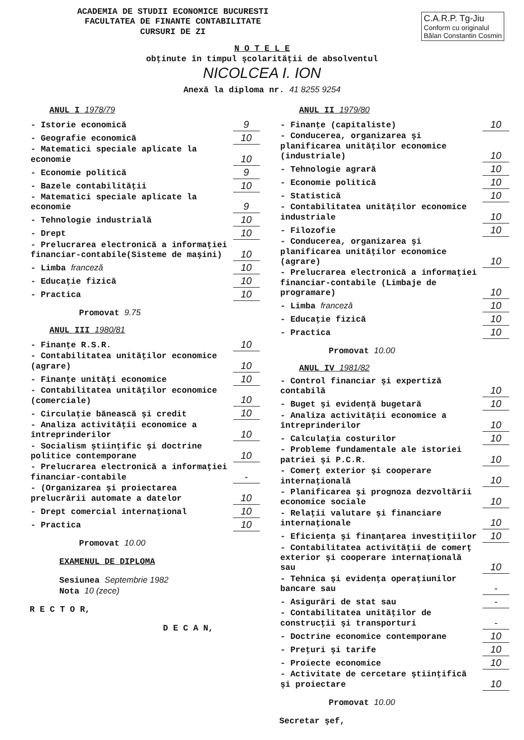ACADEMIA DE STUDII ECONOMICE BUCURESTI
FACULTATEA DE FINANTE CONTABILITATE
CURSURI DE ZI
C.A.R.P. Tg-Jiu
Conform cu originalul
Bălan Constantin Cosmin
N O T E L E
obţinute în timpul şcolarităţii de absolventul
NICOLCEA I. ION
Anexă la diploma nr. 41 8255 9254
ANUL I 1978/79
| - Istorie economică | 9 |
| - Geografie economică | 10 |
| - Matematici speciale aplicate la economie | 10 |
| - Economie politică | 9 |
| - Bazele contabilităţii | 10 |
| - Matematici speciale aplicate la economie | 9 |
| - Tehnologie industrială | 10 |
| - Drept | 10 |
| - Prelucrarea electronică a informaţiei financiar-contabile(Sisteme de maşini) | 10 |
| - Limba franceză | 10 |
| - Educaţie fizică | 10 |
| - Practica | 10 |
Promovat 9.75
ANUL III 1980/81
| - Finanţe R.S.R. | 10 |
| - Contabilitatea unităţilor economice (agrare) | 10 |
| - Finanţe unităţi economice | 10 |
| - Contabilitatea unităţilor economice (comerciale) | 10 |
| - Circulaţie bănească şi credit | 10 |
| - Analiza activităţii economice a întreprinderilor | 10 |
| - Socialism ştiinţific şi doctrine politice contemporane | 10 |
| - Prelucrarea electronică a informaţiei financiar-contabile | - |
| - (Organizarea şi proiectarea prelucrării automate a datelor | 10 |
| - Drept comercial internaţional | 10 |
| - Practica | 10 |
Promovat 10.00
EXAMENUL DE DIPLOMA
Sesiunea Septembrie 1982
Nota 10 (zece)
R E C T O R,
D E C A N,
ANUL II 1979/80
| - Finanţe (capitaliste) | 10 |
| - Conducerea, organizarea şi planificarea unităţilor economice (industriale) | 10 |
| - Tehnologie agrară | 10 |
| - Economie politică | 10 |
| - Statistică | 10 |
| - Contabilitatea unităţilor economice industriale | 10 |
| - Filozofie | 10 |
| - Conducerea, organizarea şi planificarea unităţilor economice (agrare) | 10 |
| - Prelucrarea electronică a informaţiei financiar-contabile (Limbaje de programare) | 10 |
| - Limba franceză | 10 |
| - Educaţie fizică | 10 |
| - Practica | 10 |
Promovat 10.00
ANUL IV 1981/82
| - Control financiar şi expertiză contabilă | 10 |
| - Buget şi evidenţă bugetară | 10 |
| - Analiza activităţii economice a întreprinderilor | 10 |
| - Calculaţia costurilor | 10 |
| - Probleme fundamentale ale istoriei patriei şi P.C.R. | 10 |
| - Comerţ exterior şi cooperare internaţională | 10 |
| - Planificarea şi prognoza dezvoltării economice sociale | 10 |
| - Relaţii valutare şi financiare internaţionale | 10 |
| - Eficienţa şi finanţarea investiţiilor | 10 |
| - Contabilitatea activităţii de comerţ exterior şi cooperare internaţională sau | 10 |
| - Tehnica şi evidenţa operaţiunilor bancare sau | - |
| - Asigurări de stat sau | - |
| - Contabilitatea unităţilor de construcţii şi transporturi | - |
| - Doctrine economice contemporane | 10 |
| - Preţuri şi tarife | 10 |
| - Proiecte economice | 10 |
| - Activitate de cercetare ştiinţifică şi proiectare | 10 |
Promovat 10.00
Secretar şef,